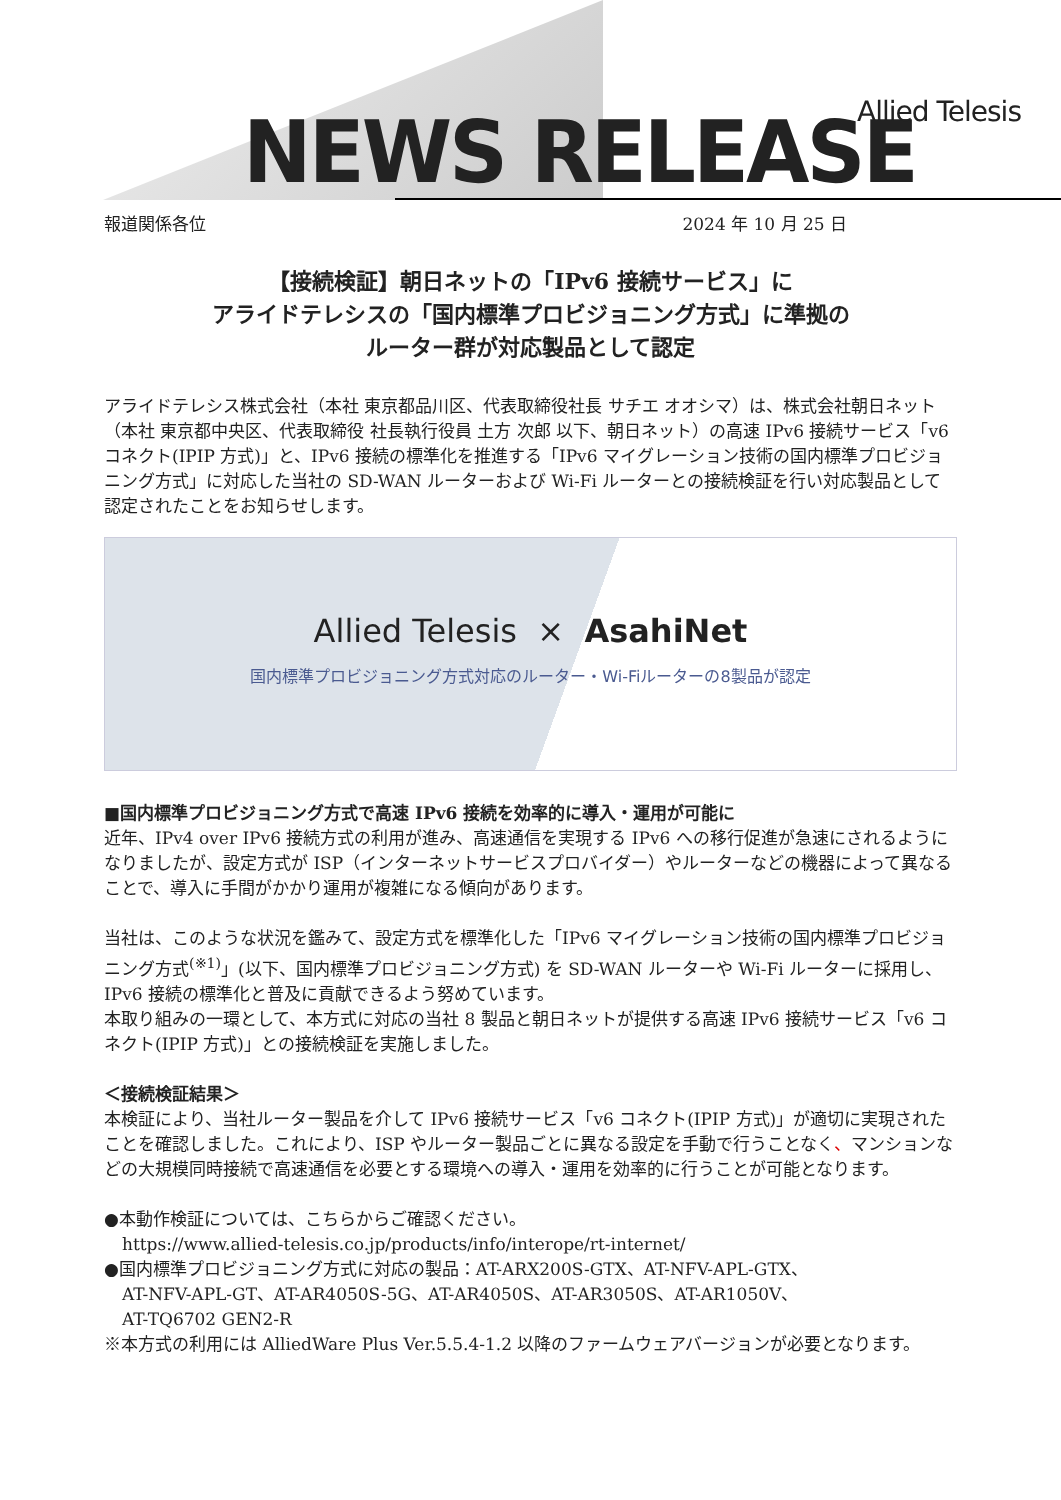NEWS RELEASE Allied Telesis
報道関係各位 2024 年 10 月 25 日
【接続検証】朝日ネットの「IPv6 接続サービス」に
アライドテレシスの「国内標準プロビジョニング方式」に準拠の
ルーター群が対応製品として認定
アライドテレシス株式会社（本社 東京都品川区、代表取締役社長 サチエ オオシマ）は、株式会社朝日ネット（本社 東京都中央区、代表取締役 社長執行役員 土方 次郎 以下、朝日ネット）の高速 IPv6 接続サービス「v6 コネクト(IPIP 方式)」と、IPv6 接続の標準化を推進する「IPv6 マイグレーション技術の国内標準プロビジョニング方式」に対応した当社の SD-WAN ルーターおよび Wi-Fi ルーターとの接続検証を行い対応製品として認定されたことをお知らせします。
Allied Telesis × AsahiNet
国内標準プロビジョニング方式対応のルーター・Wi-Fiルーターの8製品が認定
■国内標準プロビジョニング方式で高速 IPv6 接続を効率的に導入・運用が可能に
近年、IPv4 over IPv6 接続方式の利用が進み、高速通信を実現する IPv6 への移行促進が急速にされるようになりましたが、設定方式が ISP（インターネットサービスプロバイダー）やルーターなどの機器によって異なることで、導入に手間がかかり運用が複雑になる傾向があります。
当社は、このような状況を鑑みて、設定方式を標準化した「IPv6 マイグレーション技術の国内標準プロビジョニング方式<sup>(※1)</sup>」(以下、国内標準プロビジョニング方式) を SD-WAN ルーターや Wi-Fi ルーターに採用し、IPv6 接続の標準化と普及に貢献できるよう努めています。
本取り組みの一環として、本方式に対応の当社 8 製品と朝日ネットが提供する高速 IPv6 接続サービス「v6 コネクト(IPIP 方式)」との接続検証を実施しました。
＜接続検証結果＞
本検証により、当社ルーター製品を介して IPv6 接続サービス「v6 コネクト(IPIP 方式)」が適切に実現されたことを確認しました。これにより、ISP やルーター製品ごとに異なる設定を手動で行うことなく、マンションなどの大規模同時接続で高速通信を必要とする環境への導入・運用を効率的に行うことが可能となります。
●本動作検証については、こちらからご確認ください。
https://www.allied-telesis.co.jp/products/info/interope/rt-internet/
●国内標準プロビジョニング方式に対応の製品：AT-ARX200S-GTX、AT-NFV-APL-GTX、
AT-NFV-APL-GT、AT-AR4050S-5G、AT-AR4050S、AT-AR3050S、AT-AR1050V、
AT-TQ6702 GEN2-R
※本方式の利用には AlliedWare Plus Ver.5.5.4-1.2 以降のファームウェアバージョンが必要となります。